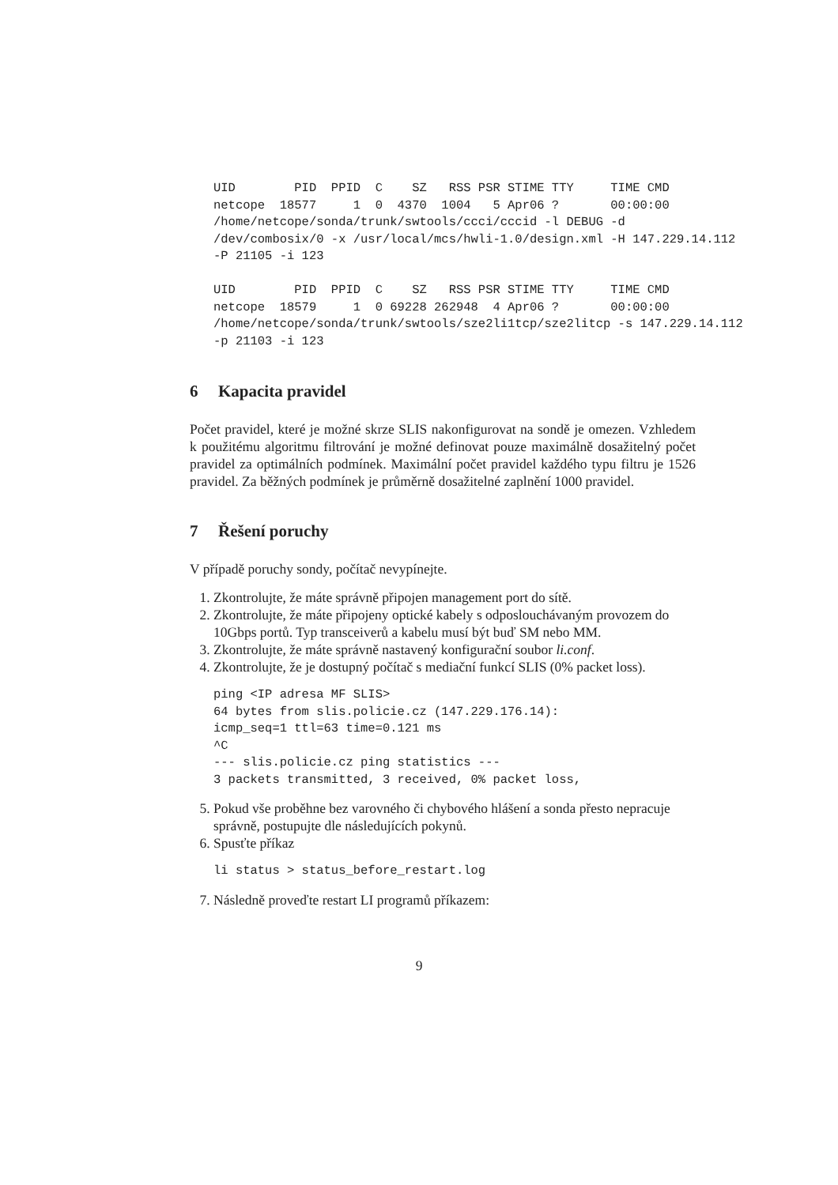UID        PID  PPID  C    SZ   RSS PSR STIME TTY     TIME CMD
netcope  18577     1  0  4370  1004   5 Apr06 ?       00:00:00
/home/netcope/sonda/trunk/swtools/ccci/cccid -l DEBUG -d
/dev/combosix/0 -x /usr/local/mcs/hwli-1.0/design.xml -H 147.229.14.112
-P 21105 -i 123

UID        PID  PPID  C    SZ   RSS PSR STIME TTY     TIME CMD
netcope  18579     1  0 69228 262948  4 Apr06 ?       00:00:00
/home/netcope/sonda/trunk/swtools/sze2li1tcp/sze2litcp -s 147.229.14.112
-p 21103 -i 123
6 Kapacita pravidel
Počet pravidel, které je možné skrze SLIS nakonfigurovat na sondě je omezen. Vzhledem k použitému algoritmu filtrování je možné definovat pouze maximálně dosažitelný počet pravidel za optimálních podmínek. Maximální počet pravidel každého typu filtru je 1526 pravidel. Za běžných podmínek je průměrně dosažitelné zaplnění 1000 pravidel.
7 Řešení poruchy
V případě poruchy sondy, počítač nevypínejte.
1. Zkontrolujte, že máte správně připojen management port do sítě.
2. Zkontrolujte, že máte připojeny optické kabely s odposlouchávaným provozem do 10Gbps portů. Typ transceiverů a kabelu musí být buď SM nebo MM.
3. Zkontrolujte, že máte správně nastavený konfigurační soubor li.conf.
4. Zkontrolujte, že je dostupný počítač s mediační funkcí SLIS (0% packet loss).
ping <IP adresa MF SLIS>
64 bytes from slis.policie.cz (147.229.176.14):
icmp_seq=1 ttl=63 time=0.121 ms
^C
--- slis.policie.cz ping statistics ---
3 packets transmitted, 3 received, 0% packet loss,
5. Pokud vše proběhne bez varovného či chybového hlášení a sonda přesto nepracuje správně, postupujte dle následujících pokynů.
6. Spusťte příkaz
li status > status_before_restart.log
7. Následně proveďte restart LI programů příkazem:
9